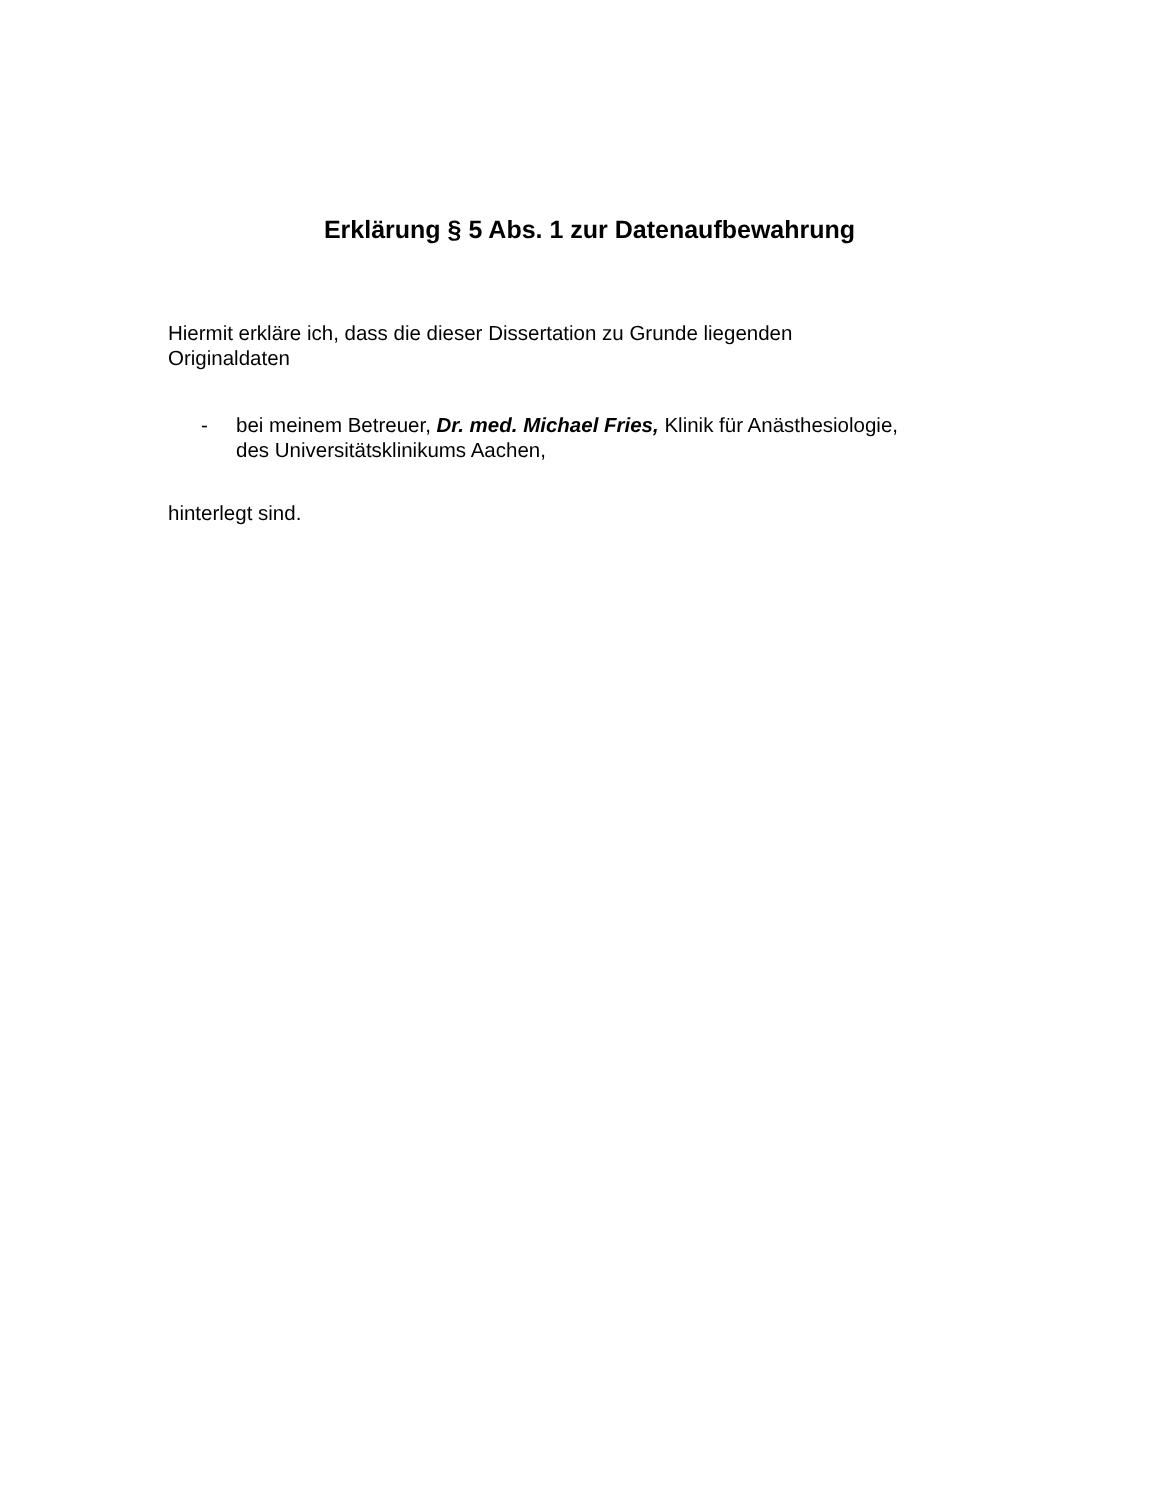Erklärung § 5 Abs. 1 zur Datenaufbewahrung
Hiermit erkläre ich, dass die dieser Dissertation zu Grunde liegenden
Originaldaten
- bei meinem Betreuer, Dr. med. Michael Fries, Klinik für Anästhesiologie,
des Universitätsklinikums Aachen,
hinterlegt sind.